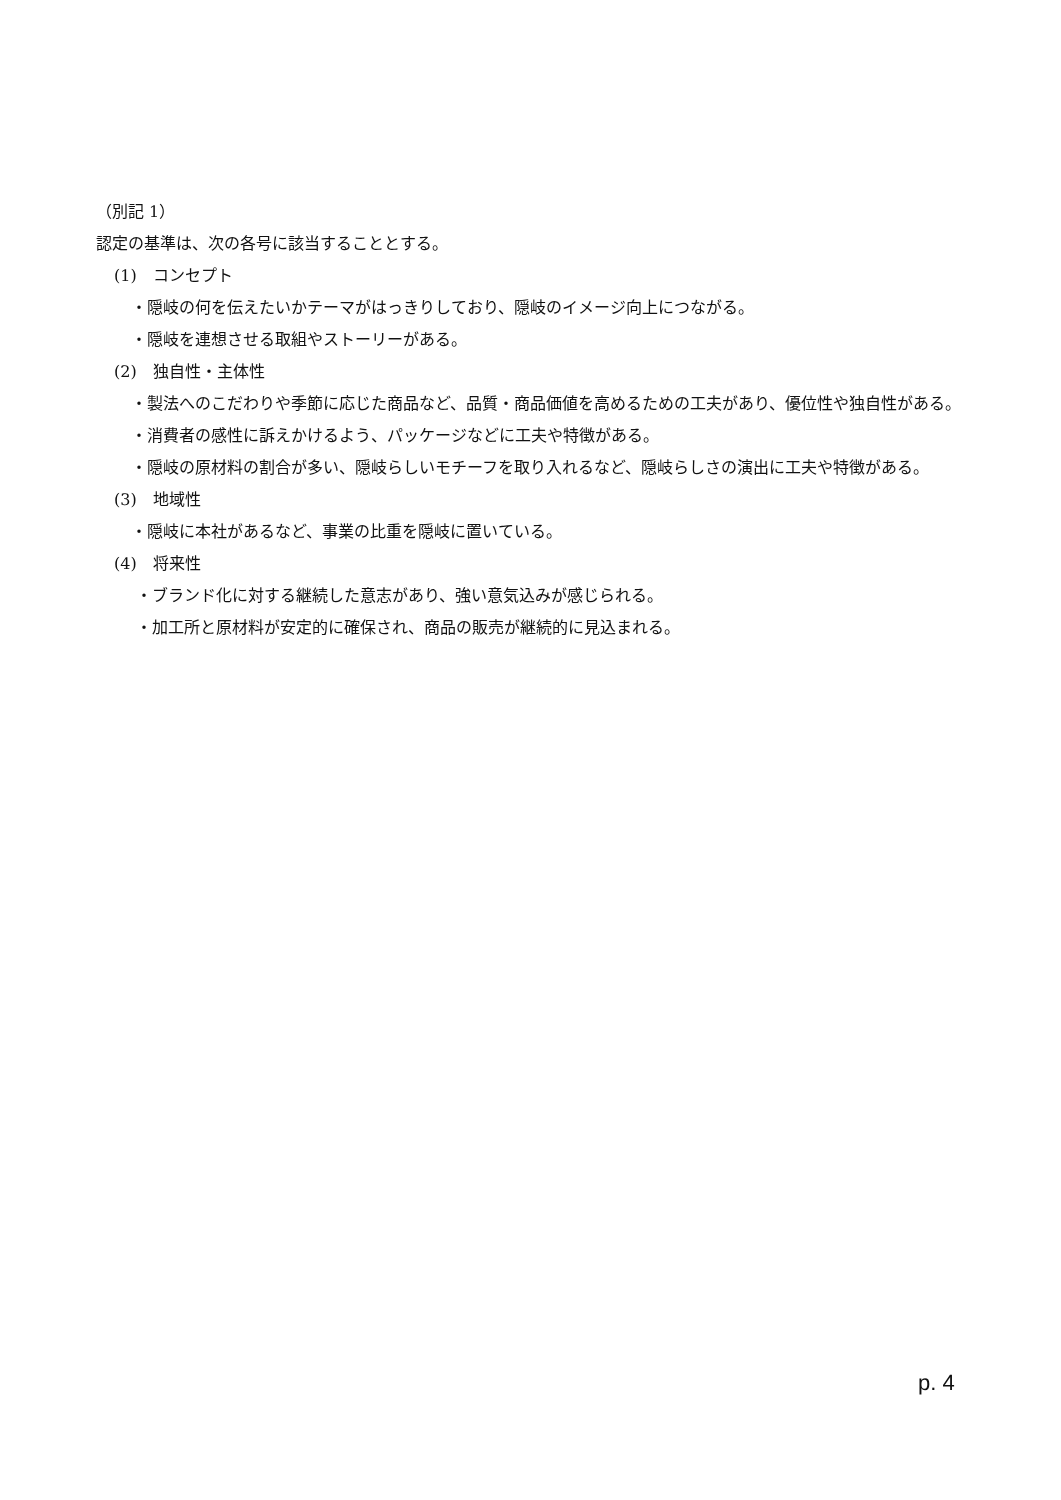（別記 1）
認定の基準は、次の各号に該当することとする。
(1)　コンセプト
・隠岐の何を伝えたいかテーマがはっきりしており、隠岐のイメージ向上につながる。
・隠岐を連想させる取組やストーリーがある。
(2)　独自性・主体性
・製法へのこだわりや季節に応じた商品など、品質・商品価値を高めるための工夫があり、優位性や独自性がある。
・消費者の感性に訴えかけるよう、パッケージなどに工夫や特徴がある。
・隠岐の原材料の割合が多い、隠岐らしいモチーフを取り入れるなど、隠岐らしさの演出に工夫や特徴がある。
(3)　地域性
・隠岐に本社があるなど、事業の比重を隠岐に置いている。
(4)　将来性
・ブランド化に対する継続した意志があり、強い意気込みが感じられる。
・加工所と原材料が安定的に確保され、商品の販売が継続的に見込まれる。
p. 4